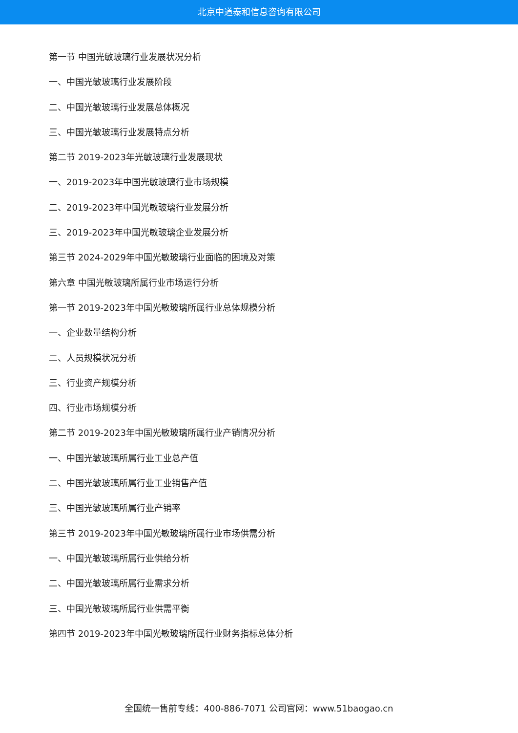北京中道泰和信息咨询有限公司
第一节 中国光敏玻璃行业发展状况分析
一、中国光敏玻璃行业发展阶段
二、中国光敏玻璃行业发展总体概况
三、中国光敏玻璃行业发展特点分析
第二节 2019-2023年光敏玻璃行业发展现状
一、2019-2023年中国光敏玻璃行业市场规模
二、2019-2023年中国光敏玻璃行业发展分析
三、2019-2023年中国光敏玻璃企业发展分析
第三节 2024-2029年中国光敏玻璃行业面临的困境及对策
第六章 中国光敏玻璃所属行业市场运行分析
第一节 2019-2023年中国光敏玻璃所属行业总体规模分析
一、企业数量结构分析
二、人员规模状况分析
三、行业资产规模分析
四、行业市场规模分析
第二节 2019-2023年中国光敏玻璃所属行业产销情况分析
一、中国光敏玻璃所属行业工业总产值
二、中国光敏玻璃所属行业工业销售产值
三、中国光敏玻璃所属行业产销率
第三节 2019-2023年中国光敏玻璃所属行业市场供需分析
一、中国光敏玻璃所属行业供给分析
二、中国光敏玻璃所属行业需求分析
三、中国光敏玻璃所属行业供需平衡
第四节 2019-2023年中国光敏玻璃所属行业财务指标总体分析
全国统一售前专线：400-886-7071 公司官网：www.51baogao.cn